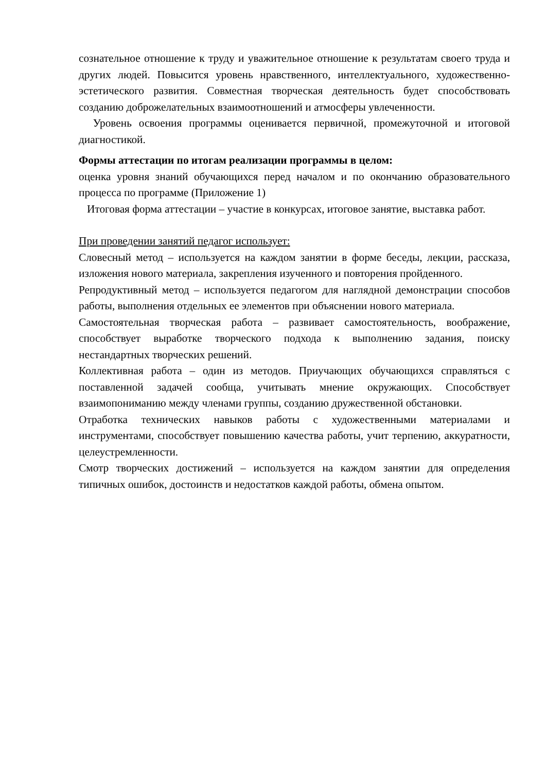сознательное отношение к труду и уважительное отношение к результатам своего труда и других людей. Повысится уровень нравственного, интеллектуального, художественно-эстетического развития. Совместная творческая деятельность будет способствовать созданию доброжелательных взаимоотношений и атмосферы увлеченности.
Уровень освоения программы оценивается первичной, промежуточной и итоговой диагностикой.
Формы аттестации по итогам реализации программы в целом:
оценка уровня знаний обучающихся перед началом и по окончанию образовательного процесса по программе (Приложение 1)
Итоговая форма аттестации – участие в конкурсах, итоговое занятие, выставка работ.
При проведении занятий педагог использует:
Словесный метод – используется на каждом занятии в форме беседы, лекции, рассказа, изложения нового материала, закрепления изученного и повторения пройденного.
Репродуктивный метод – используется педагогом для наглядной демонстрации способов работы, выполнения отдельных ее элементов при объяснении нового материала.
Самостоятельная творческая работа – развивает самостоятельность, воображение, способствует выработке творческого подхода к выполнению задания, поиску нестандартных творческих решений.
Коллективная работа – один из методов. Приучающих обучающихся справляться с поставленной задачей сообща, учитывать мнение окружающих. Способствует взаимопониманию между членами группы, созданию дружественной обстановки.
Отработка технических навыков работы с художественными материалами и инструментами, способствует повышению качества работы, учит терпению, аккуратности, целеустремленности.
Смотр творческих достижений – используется на каждом занятии для определения типичных ошибок, достоинств и недостатков каждой работы, обмена опытом.